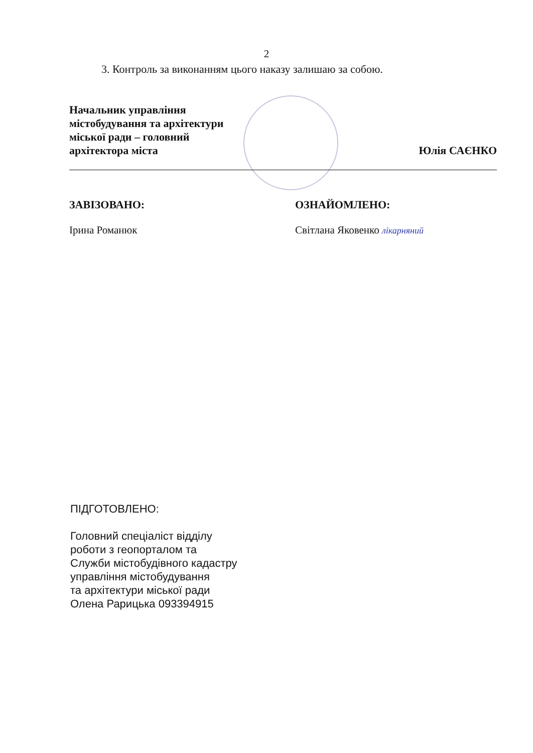2
3. Контроль за виконанням цього наказу залишаю за собою.
Начальник управління
містобудування та архітектури
міської ради – головний
архітектора міста
Юлія САЄНКО
ЗАВІЗОВАНО:
Ірина Романюк
ОЗНАЙОМЛЕНО:
Світлана Яковенко лікарняний
ПІДГОТОВЛЕНО:
Головний спеціаліст відділу
роботи з геопорталом та
Служби містобудівного кадастру
управління містобудування
та архітектури міської ради
Олена Рарицька 093394915